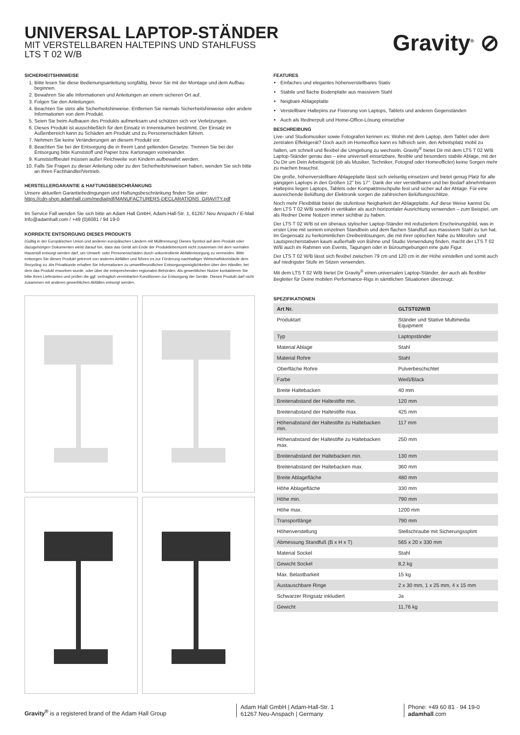UNIVERSAL LAPTOP-STÄNDER
MIT VERSTELLBAREN HALTEPINS UND STAHLFUSS
LTS T 02 W/B
Gravity<sup>®</sup> ⊘
SICHERHEITSHINWEISE
1. Bitte lesen Sie diese Bedienungsanleitung sorgfältig, bevor Sie mit der Montage und dem Aufbau beginnen.
2. Bewahren Sie alle Informationen und Anleitungen an einem sicheren Ort auf.
3. Folgen Sie den Anleitungen.
4. Beachten Sie stets alle Sicherheitshinweise. Entfernen Sie niemals Sicherheitshinweise oder andere Informationen von dem Produkt.
5. Seien Sie beim Aufbauen des Produkts aufmerksam und schützen sich vor Verletzungen.
6. Dieses Produkt ist ausschließlich für den Einsatz in Innenräumen bestimmt. Der Einsatz im Außenbereich kann zu Schäden am Produkt und zu Personenschäden führen.
7. Nehmen Sie keine Veränderungen an diesem Produkt vor.
8. Beachten Sie bei der Entsorgung die in Ihrem Land geltenden Gesetze. Trennen Sie bei der Entsorgung bitte Kunststoff und Papier bzw. Kartonagen voneinander.
9. Kunststoffbeutel müssen außer Reichweite von Kindern aufbewahrt werden.
10. Falls Sie Fragen zu dieser Anleitung oder zu den Sicherheitshinweisen haben, wenden Sie sich bitte an Ihren Fachhändler/Vertrieb.
HERSTELLERGARANTIE & HAFTUNGSBESCHRÄNKUNG
Unsere aktuellen Garantiebedingungen und Haftungsbeschränkung finden Sie unter:
https://cdn-shop.adamhall.com/media/pdf/MANUFACTURERS-DECLARATIONS_GRAVITY.pdf
Im Service Fall wenden Sie sich bitte an Adam Hall GmbH, Adam-Hall-Str. 1, 61267 Neu Anspach / E-Mail Info@adamhall.com / +49 (0)6081 / 94 19-0
KORREKTE ENTSORGUNG DIESES PRODUKTS
(Gültig in der Europäischen Union und anderen europäischen Ländern mit Mülltrennung) Dieses Symbol auf dem Produkt oder dazugehörigen Dokumenten weist darauf hin, dass das Gerät am Ende der Produktlebenszeit nicht zusammen mit dem normalen Hausmüll entsorgt werden darf, um Umwelt- oder Personenschäden durch unkontrollierte Abfallentsorgung zu vermeiden. Bitte entsorgen Sie dieses Produkt getrennt von anderen Abfällen und führen es zur Förderung nachhaltiger Wirtschaftskreisläufe dem Recycling zu. Als Privatkunde erhalten Sie Informationen zu umweltfreundlichen Entsorgungsmöglichkeiten über den Händler, bei dem das Produkt erworben wurde, oder über die entsprechenden regionalen Behörden. Als gewerblicher Nutzer kontaktieren Sie bitte Ihren Lieferanten und prüfen die ggf. vertraglich vereinbarten Konditionen zur Entsorgung der Geräte. Dieses Produkt darf nicht zusammen mit anderen gewerblichen Abfällen entsorgt werden.
FEATURES
Einfaches und elegantes höhenverstellbares Stativ
Stabile und flache Bodenplatte aus massivem Stahl
Neigbare Ablageplatte
Verstellbare Haltepins zur Fixierung von Laptops, Tablets und anderen Gegenständen
Auch als Rednerpult und Home-Office-Lösung einsetzbar
BESCHREIBUNG
Live- und Studiomusiker sowie Fotografen kennen es: Wohin mit dem Laptop, dem Tablet oder dem zentralen Effektgerät? Doch auch im Homeoffice kann es hilfreich sein, den Arbeitsplatz mobil zu halten, um schnell und flexibel die Umgebung zu wechseln. Gravity<sup>®</sup> bietet Dir mit dem LTS T 02 W/B Laptop-Ständer genau das – eine universell einsetzbare, flexible und besonders stabile Ablage, mit der Du Dir um Dein Arbeitsgerät (ob als Musiker, Techniker, Fotograf oder Homeofficler) keine Sorgen mehr zu machen brauchst.
Die große, höhenverstellbare Ablageplatte lässt sich vielseitig einsetzen und bietet genug Platz für alle gängigen Laptops in den Größen 12" bis 17". Dank der vier verstellbaren und bei Bedarf abnehmbaren Haltepins liegen Laptops, Tablets oder Kompaktmischpulte fest und sicher auf der Ablage. Für eine ausreichende Belüftung der Elektronik sorgen die zahlreichen Belüftungsschlitze.
Noch mehr Flexibilität bietet die stufenlose Neigbarkeit der Ablageplatte. Auf diese Weise kannst Du den LTS T 02 W/B sowohl in vertikaler als auch horizontaler Ausrichtung verwenden – zum Beispiel, um als Redner Deine Notizen immer sichtbar zu haben.
Der LTS T 02 W/B ist ein überaus stylischer Laptop-Ständer mit reduziertem Erscheinungsbild, was in erster Linie mit seinem einzelnen Standbein und dem flachen Standfuß aus massivem Stahl zu tun hat. Im Gegensatz zu herkömmlichen Dreibeinlösungen, die mit ihrer optischen Nähe zu Mikrofon- und Lautsprecherstativen kaum außerhalb von Bühne und Studio Verwendung finden, macht der LTS T 02 W/B auch im Rahmen von Events, Tagungen oder in Büroumgebungen eine gute Figur.
Der LTS T 02 W/B lässt sich flexibel zwischen 79 cm und 120 cm in der Höhe einstellen und somit auch auf niedrigster Stufe im Sitzen verwenden.
Mit dem LTS T 02 W/B bietet Dir Gravity<sup>®</sup> einen universalen Laptop-Ständer, der auch als flexibler Begleiter für Deine mobilen Performance-Rigs in sämtlichen Situationen überzeugt.
SPEZIFIKATIONEN
| Art Nr. | GLTST02W/B |
| --- | --- |
| Produktart | Ständer und Stative Multimedia Equipment |
| Typ | Laptopständer |
| Material Ablage | Stahl |
| Material Rohre | Stahl |
| Oberfläche Rohre | Pulverbeschichtet |
| Farbe | Weiß/Black |
| Breite Haltebacken | 40 mm |
| Breitenabstand der Haltestifte min. | 120 mm |
| Breitenabstand der Haltestifte max. | 425 mm |
| Höhenabstand der Haltestifte zu Haltebacken min. | 117 mm |
| Höhenabstand der Haltestifte zu Haltebacken max. | 250 mm |
| Breitenabstand der Haltebacken min. | 130 mm |
| Breitenabstand der Haltebacken max. | 360 mm |
| Breite Ablagefläche | 480 mm |
| Höhe Ablagefläche | 330 mm |
| Höhe min. | 790 mm |
| Höhe max. | 1200 mm |
| Transportlänge | 790 mm |
| Höhenverstellung | Stellschraube mit Sicherungssplint |
| Abmessung Standfuß (B x H x T) | 565 x 20 x 330 mm |
| Material Sockel | Stahl |
| Gewicht Sockel | 8,2 kg |
| Max. Belastbarkeit | 15 kg |
| Austauschbare Ringe | 2 x 30 mm, 1 x 25 mm, 4 x 15 mm |
| Schwarzer Ringsatz inkludiert | Ja |
| Gewicht | 11,76 kg |
Gravity<sup>®</sup> is a registered brand of the Adam Hall Group
Adam Hall GmbH | Adam-Hall-Str. 1
61267 Neu-Anspach | Germany
Phone: +49 60 81 · 94 19-0
adamhall.com